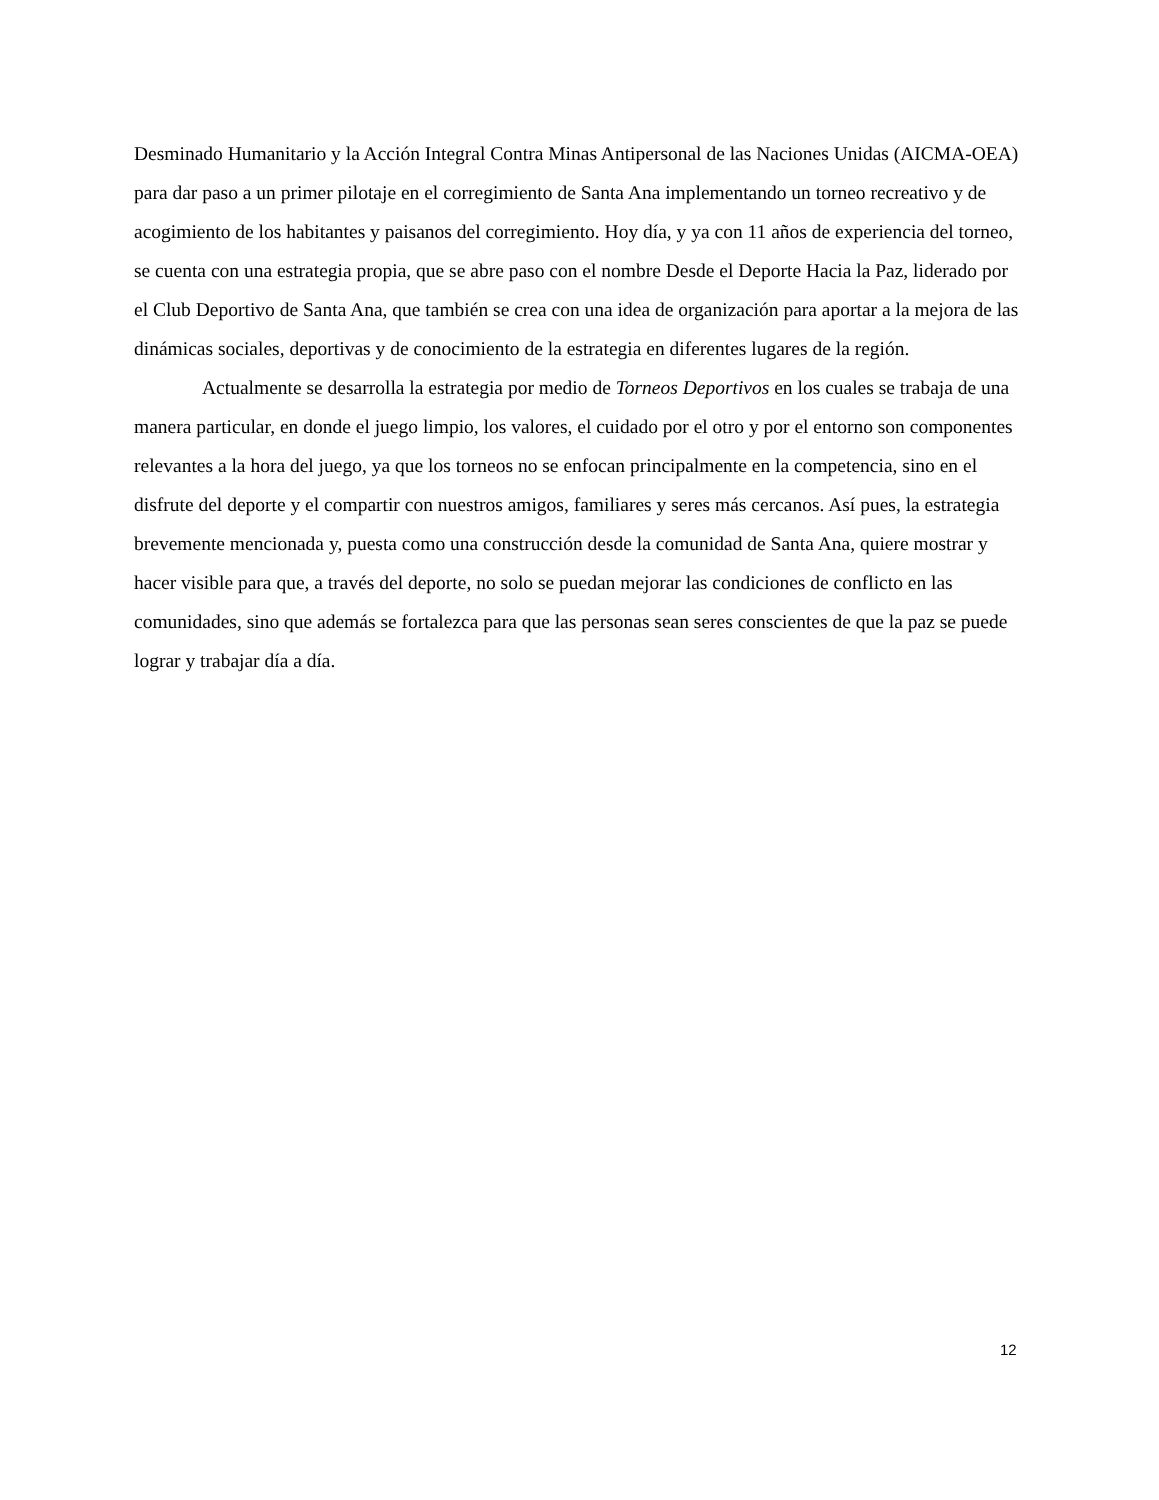Desminado Humanitario y la Acción Integral Contra Minas Antipersonal de las Naciones Unidas (AICMA-OEA) para dar paso a un primer pilotaje en el corregimiento de Santa Ana implementando un torneo recreativo y de acogimiento de los habitantes y paisanos del corregimiento. Hoy día, y ya con 11 años de experiencia del torneo, se cuenta con una estrategia propia, que se abre paso con el nombre Desde el Deporte Hacia la Paz, liderado por el Club Deportivo de Santa Ana, que también se crea con una idea de organización para aportar a la mejora de las dinámicas sociales, deportivas y de conocimiento de la estrategia en diferentes lugares de la región.
Actualmente se desarrolla la estrategia por medio de Torneos Deportivos en los cuales se trabaja de una manera particular, en donde el juego limpio, los valores, el cuidado por el otro y por el entorno son componentes relevantes a la hora del juego, ya que los torneos no se enfocan principalmente en la competencia, sino en el disfrute del deporte y el compartir con nuestros amigos, familiares y seres más cercanos. Así pues, la estrategia brevemente mencionada y, puesta como una construcción desde la comunidad de Santa Ana, quiere mostrar y hacer visible para que, a través del deporte, no solo se puedan mejorar las condiciones de conflicto en las comunidades, sino que además se fortalezca para que las personas sean seres conscientes de que la paz se puede lograr y trabajar día a día.
12